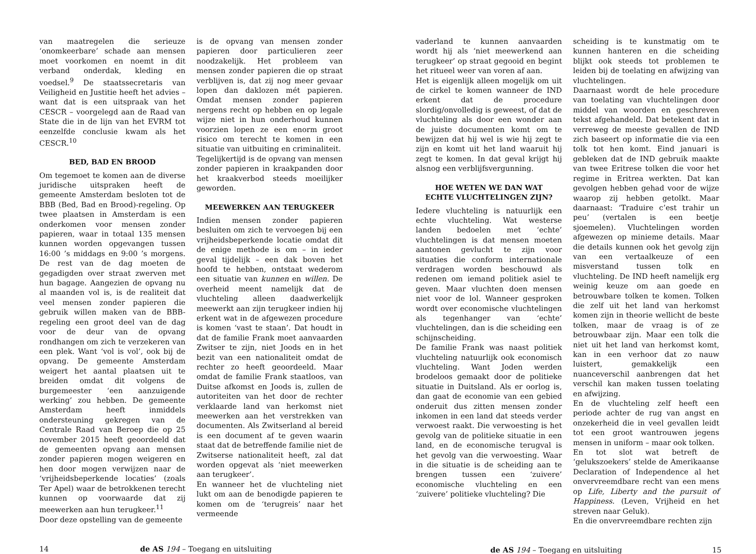van maatregelen die serieuze ‘onomkeerbare’ schade aan mensen moet voorkomen en noemt in dit verband onderdak, kleding en voedsel.<sup>9</sup> De staatssecretaris van Veiligheid en Justitie heeft het advies – want dat is een uitspraak van het CESCR – voorgelegd aan de Raad van State die in de lijn van het EVRM tot eenzelfde conclusie kwam als het CESCR.<sup>10</sup>
BED, BAD EN BROOD
Om tegemoet te komen aan de diverse juridische uitspraken heeft de gemeente Amsterdam besloten tot de BBB (Bed, Bad en Brood)-regeling. Op twee plaatsen in Amsterdam is een onderkomen voor mensen zonder papieren, waar in totaal 135 mensen kunnen worden opgevangen tussen 16:00 ’s middags en 9:00 ’s morgens. De rest van de dag moeten de gegadigden over straat zwerven met hun bagage. Aangezien de opvang nu al maanden vol is, is de realiteit dat veel mensen zonder papieren die gebruik willen maken van de BBB-regeling een groot deel van de dag voor de deur van de opvang rondhangen om zich te verzekeren van een plek. Want ‘vol is vol’, ook bij de opvang. De gemeente Amsterdam weigert het aantal plaatsen uit te breiden omdat dit volgens de burgemeester ‘een aanzuigende werking’ zou hebben. De gemeente Amsterdam heeft inmiddels ondersteuning gekregen van de Centrale Raad van Beroep die op 25 november 2015 heeft geoordeeld dat de gemeenten opvang aan mensen zonder papieren mogen weigeren en hen door mogen verwijzen naar de ‘vrijheidsbeperkende locaties’ (zoals Ter Apel) waar de betrokkenen terecht kunnen op voorwaarde dat zij meewerken aan hun terugkeer.<sup>11</sup>
Door deze opstelling van de gemeente
is de opvang van mensen zonder papieren door particulieren zeer noodzakelijk. Het probleem van mensen zonder papieren die op straat verblijven is, dat zij nog meer gevaar lopen dan daklozen mét papieren. Omdat mensen zonder papieren nergens recht op hebben en op legale wijze niet in hun onderhoud kunnen voorzien lopen ze een enorm groot risico om terecht te komen in een situatie van uitbuiting en criminaliteit.
Tegelijkertijd is de opvang van mensen zonder papieren in kraakpanden door het kraakverbod steeds moeilijker geworden.
MEEWERKEN AAN TERUGKEER
Indien mensen zonder papieren besluiten om zich te vervoegen bij een vrijheidsbeperkende locatie omdat dit de enige methode is om – in ieder geval tijdelijk – een dak boven het hoofd te hebben, ontstaat wederom een situatie van kunnen en willen. De overheid meent namelijk dat de vluchteling alleen daadwerkelijk meewerkt aan zijn terugkeer indien hij erkent wat in de afgewezen procedure is komen ‘vast te staan’. Dat houdt in dat de familie Frank moet aanvaarden Zwitser te zijn, niet Joods en in het bezit van een nationaliteit omdat de rechter zo heeft geoordeeld. Maar omdat de familie Frank staatloos, van Duitse afkomst en Joods is, zullen de autoriteiten van het door de rechter verklaarde land van herkomst niet meewerken aan het verstrekken van documenten. Als Zwitserland al bereid is een document af te geven waarin staat dat de betreffende familie niet de Zwitserse nationaliteit heeft, zal dat worden opgevat als ‘niet meewerken aan terugkeer’.
En wanneer het de vluchteling niet lukt om aan de benodigde papieren te komen om de ‘terugreis’ naar het vermeende
14 de AS 194 – Toegang en uitsluiting
vaderland te kunnen aanvaarden wordt hij als ‘niet meewerkend aan terugkeer’ op straat gegooid en begint het ritueel weer van voren af aan.
Het is eigenlijk alleen mogelijk om uit de cirkel te komen wanneer de IND erkent dat de procedure slordig/onvolledig is geweest, of dat de vluchteling als door een wonder aan de juiste documenten komt om te bewijzen dat hij wel is wie hij zegt te zijn en komt uit het land waaruit hij zegt te komen. In dat geval krijgt hij alsnog een verblijfsvergunning.
HOE WETEN WE DAN WAT
ECHTE VLUCHTELINGEN ZIJN?
Iedere vluchteling is natuurlijk een echte vluchteling. Wat westerse landen bedoelen met ‘echte’ vluchtelingen is dat mensen moeten aantonen gevlucht te zijn voor situaties die conform internationale verdragen worden beschouwd als redenen om iemand politiek asiel te geven. Maar vluchten doen mensen niet voor de lol. Wanneer gesproken wordt over economische vluchtelingen als tegenhanger van ‘echte’ vluchtelingen, dan is die scheiding een schijnscheiding.
De familie Frank was naast politiek vluchteling natuurlijk ook economisch vluchteling. Want Joden werden brodeloos gemaakt door de politieke situatie in Duitsland. Als er oorlog is, dan gaat de economie van een gebied onderuit dus zitten mensen zonder inkomen in een land dat steeds verder verwoest raakt. Die verwoesting is het gevolg van de politieke situatie in een land, en de economische terugval is het gevolg van die verwoesting. Waar in die situatie is de scheiding aan te brengen tussen een ‘zuivere’ economische vluchteling en een ‘zuivere’ politieke vluchteling? Die
scheiding is te kunstmatig om te kunnen hanteren en die scheiding blijkt ook steeds tot problemen te leiden bij de toelating en afwijzing van vluchtelingen.
Daarnaast wordt de hele procedure van toelating van vluchtelingen door middel van woorden en geschreven tekst afgehandeld. Dat betekent dat in verreweg de meeste gevallen de IND zich baseert op informatie die via een tolk tot hen komt. Eind januari is gebleken dat de IND gebruik maakte van twee Eritrese tolken die voor het regime in Eritrea werkten. Dat kan gevolgen hebben gehad voor de wijze waarop zij hebben getolkt. Maar daarnaast: ‘Traduire c’est trahir un peu’ (vertalen is een beetje sjoemelen). Vluchtelingen worden afgewezen op minieme details. Maar die details kunnen ook het gevolg zijn van een vertaalkeuze of een misverstand tussen tolk en vluchteling. De IND heeft namelijk erg weinig keuze om aan goede en betrouwbare tolken te komen. Tolken die zelf uit het land van herkomst komen zijn in theorie wellicht de beste tolken, maar de vraag is of ze betrouwbaar zijn. Maar een tolk die niet uit het land van herkomst komt, kan in een verhoor dat zo nauw luistert, gemakkelijk een nuanceverschil aanbrengen dat het verschil kan maken tussen toelating en afwijzing.
En de vluchteling zelf heeft een periode achter de rug van angst en onzekerheid die in veel gevallen leidt tot een groot wantrouwen jegens mensen in uniform – maar ook tolken.
En tot slot wat betreft de ‘gelukszoekers’ stelde de Amerikaanse Declaration of Independence al het onvervreemdbare recht van een mens op Life, Liberty and the pursuit of Happiness. (Leven, Vrijheid en het streven naar Geluk).
En die onvervreemdbare rechten zijn
de AS 194 – Toegang en uitsluiting 15